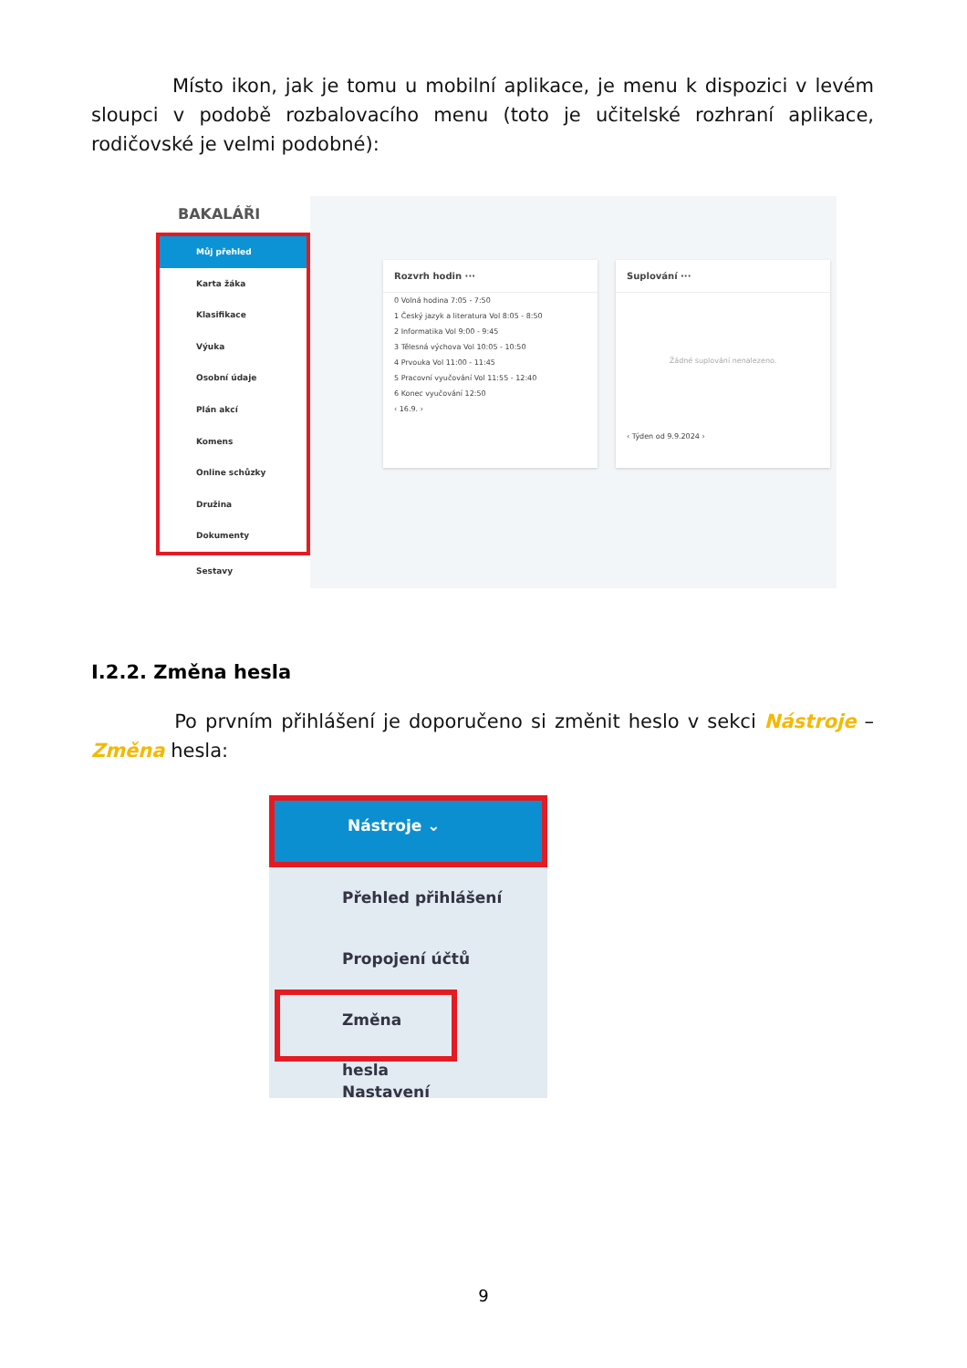Místo ikon, jak je tomu u mobilní aplikace, je menu k dispozici v levém sloupci v podobě rozbalovacího menu (toto je učitelské rozhraní aplikace, rodičovské je velmi podobné):
BAKALÁŘI
Můj přehled
Karta žáka
Klasifikace
Výuka
Osobní údaje
Plán akcí
Komens
Online schůzky
Družina
Dokumenty
Sestavy
Rozvrh hodin ···
0 Volná hodina 7:05 - 7:50
1 Český jazyk a literatura Vol 8:05 - 8:50
2 Informatika Vol 9:00 - 9:45
3 Tělesná výchova Vol 10:05 - 10:50
4 Prvouka Vol 11:00 - 11:45
5 Pracovní vyučování Vol 11:55 - 12:40
6 Konec vyučování 12:50
‹ 16.9. ›
Suplování ···
Žádné suplování nenalezeno.
‹ Týden od 9.9.2024 ›
I.2.2. Změna hesla
Po prvním přihlášení je doporučeno si změnit heslo v sekci Nástroje – Změna hesla:
Nástroje ⌄
Přehled přihlášení
Propojení účtů
Změna hesla
Nastavení
9